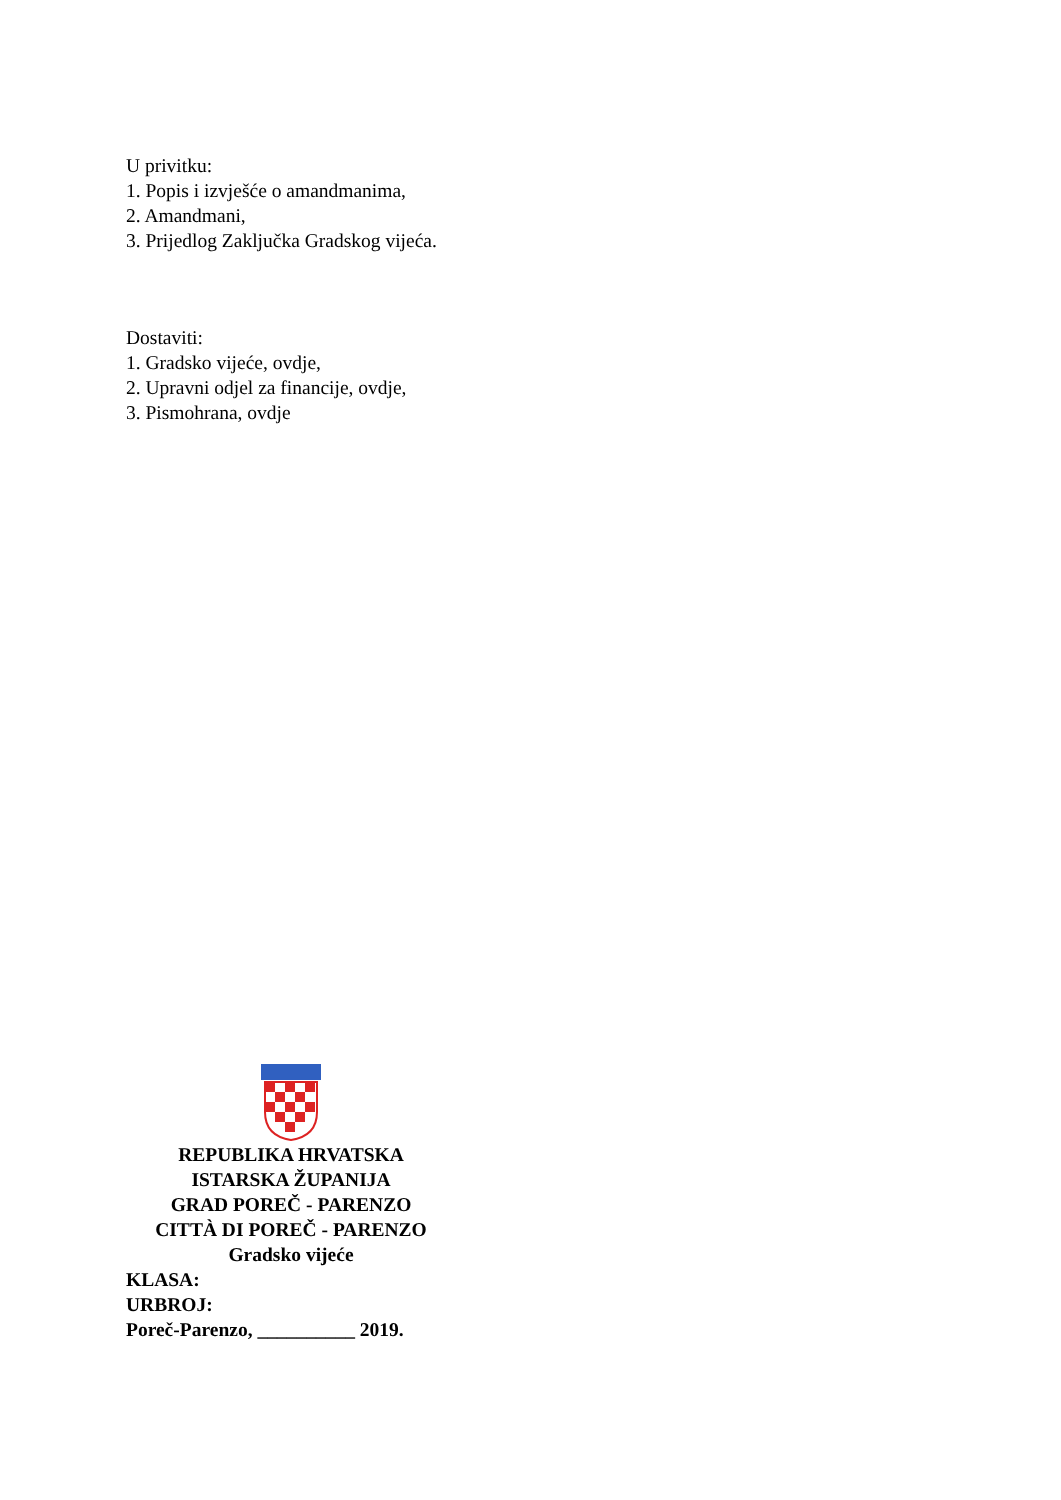U privitku:
1. Popis i izvješće o amandmanima,
2. Amandmani,
3. Prijedlog Zaključka Gradskog vijeća.
Dostaviti:
1. Gradsko vijeće, ovdje,
2. Upravni odjel za financije, ovdje,
3. Pismohrana, ovdje
REPUBLIKA HRVATSKA
ISTARSKA ŽUPANIJA
GRAD POREČ - PARENZO
CITTÀ DI POREČ - PARENZO
Gradsko vijeće
KLASA:
URBROJ:
Poreč-Parenzo, __________ 2019.